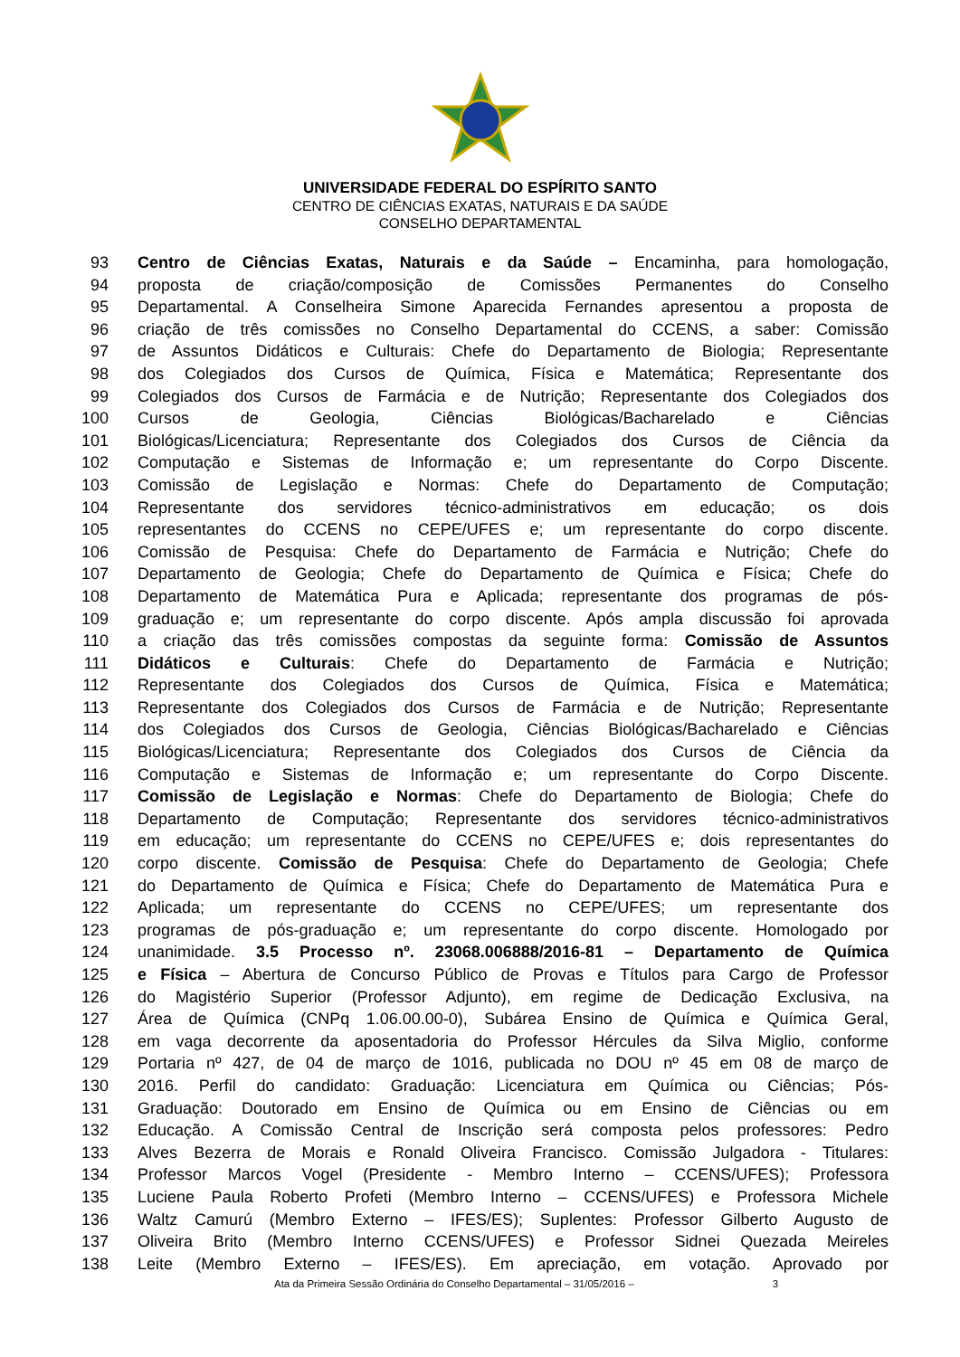UNIVERSIDADE FEDERAL DO ESPÍRITO SANTO
CENTRO DE CIÊNCIAS EXATAS, NATURAIS E DA SAÚDE
CONSELHO DEPARTAMENTAL
93 Centro de Ciências Exatas, Naturais e da Saúde – Encaminha, para homologação,
94 proposta de criação/composição de Comissões Permanentes do Conselho
95 Departamental. A Conselheira Simone Aparecida Fernandes apresentou a proposta de
96 criação de três comissões no Conselho Departamental do CCENS, a saber: Comissão
97 de Assuntos Didáticos e Culturais: Chefe do Departamento de Biologia; Representante
98 dos Colegiados dos Cursos de Química, Física e Matemática; Representante dos
99 Colegiados dos Cursos de Farmácia e de Nutrição; Representante dos Colegiados dos
100 Cursos de Geologia, Ciências Biológicas/Bacharelado e Ciências
101 Biológicas/Licenciatura; Representante dos Colegiados dos Cursos de Ciência da
102 Computação e Sistemas de Informação e; um representante do Corpo Discente.
103 Comissão de Legislação e Normas: Chefe do Departamento de Computação;
104 Representante dos servidores técnico-administrativos em educação; os dois
105 representantes do CCENS no CEPE/UFES e; um representante do corpo discente.
106 Comissão de Pesquisa: Chefe do Departamento de Farmácia e Nutrição; Chefe do
107 Departamento de Geologia; Chefe do Departamento de Química e Física; Chefe do
108 Departamento de Matemática Pura e Aplicada; representante dos programas de pós-
109 graduação e; um representante do corpo discente. Após ampla discussão foi aprovada
110 a criação das três comissões compostas da seguinte forma: Comissão de Assuntos
111 Didáticos e Culturais: Chefe do Departamento de Farmácia e Nutrição;
112 Representante dos Colegiados dos Cursos de Química, Física e Matemática;
113 Representante dos Colegiados dos Cursos de Farmácia e de Nutrição; Representante
114 dos Colegiados dos Cursos de Geologia, Ciências Biológicas/Bacharelado e Ciências
115 Biológicas/Licenciatura; Representante dos Colegiados dos Cursos de Ciência da
116 Computação e Sistemas de Informação e; um representante do Corpo Discente.
117 Comissão de Legislação e Normas: Chefe do Departamento de Biologia; Chefe do
118 Departamento de Computação; Representante dos servidores técnico-administrativos
119 em educação; um representante do CCENS no CEPE/UFES e; dois representantes do
120 corpo discente. Comissão de Pesquisa: Chefe do Departamento de Geologia; Chefe
121 do Departamento de Química e Física; Chefe do Departamento de Matemática Pura e
122 Aplicada; um representante do CCENS no CEPE/UFES; um representante dos
123 programas de pós-graduação e; um representante do corpo discente. Homologado por
124 unanimidade. 3.5 Processo nº. 23068.006888/2016-81 – Departamento de Química
125 e Física – Abertura de Concurso Público de Provas e Títulos para Cargo de Professor
126 do Magistério Superior (Professor Adjunto), em regime de Dedicação Exclusiva, na
127 Área de Química (CNPq 1.06.00.00-0), Subárea Ensino de Química e Química Geral,
128 em vaga decorrente da aposentadoria do Professor Hércules da Silva Miglio, conforme
129 Portaria nº 427, de 04 de março de 1016, publicada no DOU nº 45 em 08 de março de
130 2016. Perfil do candidato: Graduação: Licenciatura em Química ou Ciências; Pós-
131 Graduação: Doutorado em Ensino de Química ou em Ensino de Ciências ou em
132 Educação. A Comissão Central de Inscrição será composta pelos professores: Pedro
133 Alves Bezerra de Morais e Ronald Oliveira Francisco. Comissão Julgadora - Titulares:
134 Professor Marcos Vogel (Presidente - Membro Interno – CCENS/UFES); Professora
135 Luciene Paula Roberto Profeti (Membro Interno – CCENS/UFES) e Professora Michele
136 Waltz Camurú (Membro Externo – IFES/ES); Suplentes: Professor Gilberto Augusto de
137 Oliveira Brito (Membro Interno CCENS/UFES) e Professor Sidnei Quezada Meireles
138 Leite (Membro Externo – IFES/ES). Em apreciação, em votação. Aprovado por
Ata da Primeira Sessão Ordinária do Conselho Departamental – 31/05/2016 – 3